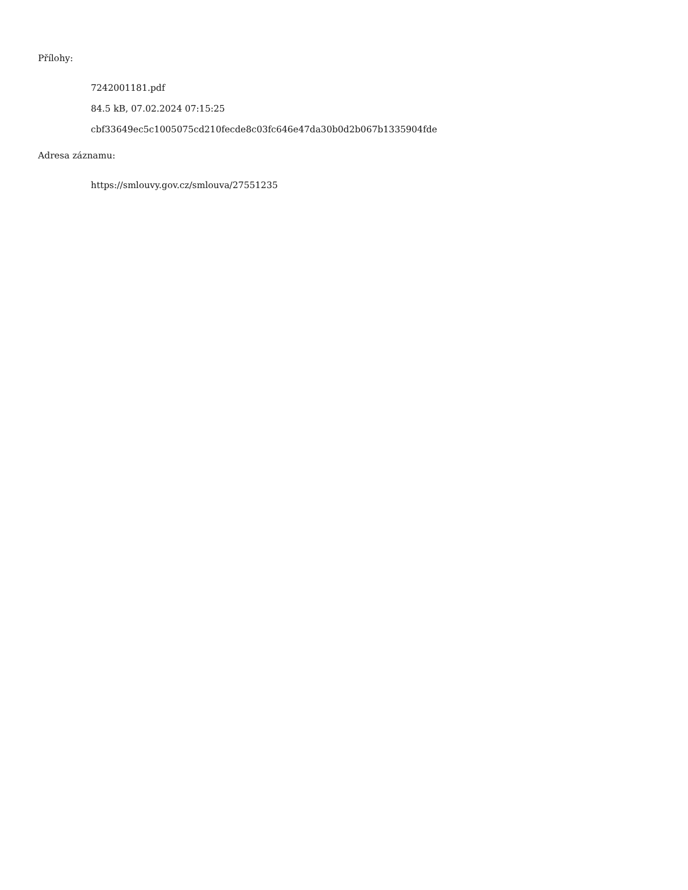Přílohy:
7242001181.pdf
84.5 kB, 07.02.2024 07:15:25
cbf33649ec5c1005075cd210fecde8c03fc646e47da30b0d2b067b1335904fde
Adresa záznamu:
https://smlouvy.gov.cz/smlouva/27551235